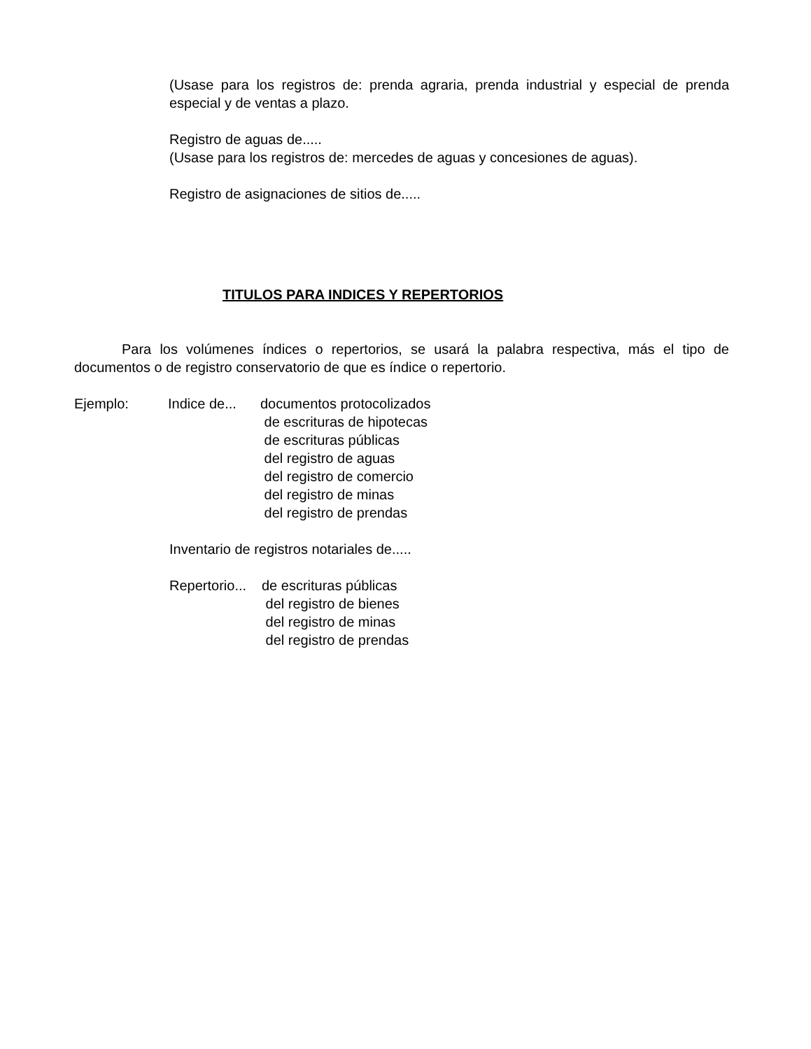(Usase para los registros de: prenda agraria, prenda industrial y especial de prenda especial y de ventas a plazo.
Registro de aguas de.....
(Usase para los registros de: mercedes de aguas y concesiones de aguas).
Registro de asignaciones de sitios de.....
TITULOS PARA INDICES Y REPERTORIOS
Para los volúmenes índices o repertorios, se usará la palabra respectiva, más el tipo de documentos o de registro conservatorio de que es índice o repertorio.
Ejemplo: Indice de...
documentos protocolizados
de escrituras de hipotecas
de escrituras públicas
del registro de aguas
del registro de comercio
del registro de minas
del registro de prendas
Inventario de registros notariales de.....
Repertorio...
de escrituras públicas
del registro de bienes
del registro de minas
del registro de prendas